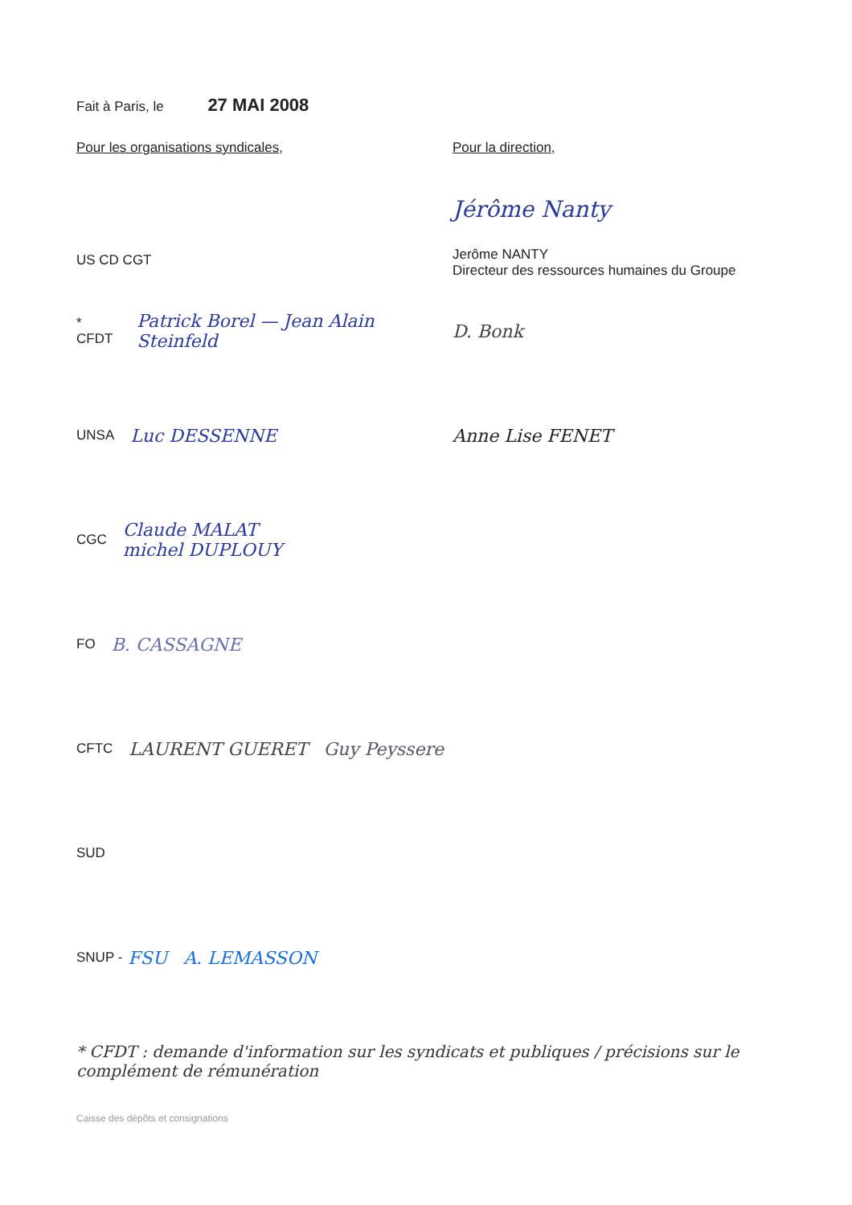Fait à Paris, le 27 MAI 2008
Pour les organisations syndicales, Pour la direction,
US CD CGT
Jérôme Nanty
Jerôme NANTY
Directeur des ressources humaines du Groupe
* CFDT Patrick Borel — Jean Alain Steinfeld
UNSA Luc DESSENNE
D. Bonk
Anne Lise FENET
CGC Claude MALAT
michel DUPLOUY
FO B. CASSAGNE
CFTC LAURENT GUERET Guy Peyssere
SUD
SNUP - FSU A. LEMASSON
* CFDT : demande d'information sur les syndicats et publiques / précisions sur le complément de rémunération
Caisse des dépôts et consignations